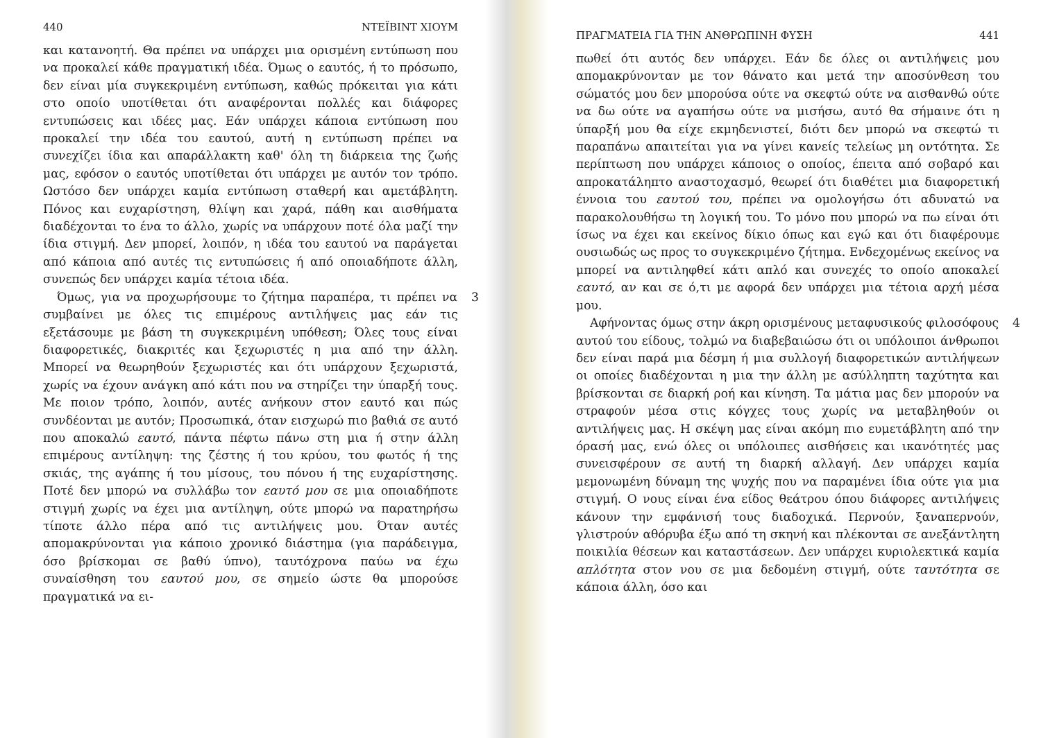440 ΝΤΕΪΒΙΝΤ ΧΙΟΥΜ
και κατανοητή. Θα πρέπει να υπάρχει μια ορισμένη εντύπωση που να προκαλεί κάθε πραγματική ιδέα. Όμως ο εαυτός, ή το πρόσωπο, δεν είναι μία συγκεκριμένη εντύπωση, καθώς πρόκειται για κάτι στο οποίο υποτίθεται ότι αναφέρονται πολλές και διάφορες εντυπώσεις και ιδέες μας. Εάν υπάρχει κάποια εντύπωση που προκαλεί την ιδέα του εαυτού, αυτή η εντύπωση πρέπει να συνεχίζει ίδια και απαράλλακτη καθ' όλη τη διάρκεια της ζωής μας, εφόσον ο εαυτός υποτίθεται ότι υπάρχει με αυτόν τον τρόπο. Ωστόσο δεν υπάρχει καμία εντύπωση σταθερή και αμετάβλητη. Πόνος και ευχαρίστηση, θλίψη και χαρά, πάθη και αισθήματα διαδέχονται το ένα το άλλο, χωρίς να υπάρχουν ποτέ όλα μαζί την ίδια στιγμή. Δεν μπορεί, λοιπόν, η ιδέα του εαυτού να παράγεται από κάποια από αυτές τις εντυπώσεις ή από οποιαδήποτε άλλη, συνεπώς δεν υπάρχει καμία τέτοια ιδέα.
Όμως, για να προχωρήσουμε το ζήτημα παραπέρα, τι 3 πρέπει να συμβαίνει με όλες τις επιμέρους αντιλήψεις μας εάν τις εξετάσουμε με βάση τη συγκεκριμένη υπόθεση; Όλες τους είναι διαφορετικές, διακριτές και ξεχωριστές η μια από την άλλη. Μπορεί να θεωρηθούν ξεχωριστές και ότι υπάρχουν ξεχωριστά, χωρίς να έχουν ανάγκη από κάτι που να στηρίζει την ύπαρξή τους. Με ποιον τρόπο, λοιπόν, αυτές ανήκουν στον εαυτό και πώς συνδέονται με αυτόν; Προσωπικά, όταν εισχωρώ πιο βαθιά σε αυτό που αποκαλώ εαυτό, πάντα πέφτω πάνω στη μια ή στην άλλη επιμέρους αντίληψη: της ζέστης ή του κρύου, του φωτός ή της σκιάς, της αγάπης ή του μίσους, του πόνου ή της ευχαρίστησης. Ποτέ δεν μπορώ να συλλάβω τον εαυτό μου σε μια οποιαδήποτε στιγμή χωρίς να έχει μια αντίληψη, ούτε μπορώ να παρατηρήσω τίποτε άλλο πέρα από τις αντιλήψεις μου. Όταν αυτές απομακρύνονται για κάποιο χρονικό διάστημα (για παράδειγμα, όσο βρίσκομαι σε βαθύ ύπνο), ταυτόχρονα παύω να έχω συναίσθηση του εαυτού μου, σε σημείο ώστε θα μπορούσε πραγματικά να ει-
ΠΡΑΓΜΑΤΕΙΑ ΓΙΑ ΤΗΝ ΑΝΘΡΩΠΙΝΗ ΦΥΣΗ 441
πωθεί ότι αυτός δεν υπάρχει. Εάν δε όλες οι αντιλήψεις μου απομακρύνονταν με τον θάνατο και μετά την αποσύνθεση του σώματός μου δεν μπορούσα ούτε να σκεφτώ ούτε να αισθανθώ ούτε να δω ούτε να αγαπήσω ούτε να μισήσω, αυτό θα σήμαινε ότι η ύπαρξή μου θα είχε εκμηδενιστεί, διότι δεν μπορώ να σκεφτώ τι παραπάνω απαιτείται για να γίνει κανείς τελείως μη οντότητα. Σε περίπτωση που υπάρχει κάποιος ο οποίος, έπειτα από σοβαρό και απροκατάληπτο αναστοχασμό, θεωρεί ότι διαθέτει μια διαφορετική έννοια του εαυτού του, πρέπει να ομολογήσω ότι αδυνατώ να παρακολουθήσω τη λογική του. Το μόνο που μπορώ να πω είναι ότι ίσως να έχει και εκείνος δίκιο όπως και εγώ και ότι διαφέρουμε ουσιωδώς ως προς το συγκεκριμένο ζήτημα. Ενδεχομένως εκείνος να μπορεί να αντιληφθεί κάτι απλό και συνεχές το οποίο αποκαλεί εαυτό, αν και σε ό,τι με αφορά δεν υπάρχει μια τέτοια αρχή μέσα μου.
Αφήνοντας όμως στην άκρη ορισμένους μεταφυσικούς φι 4 λοσόφους αυτού του είδους, τολμώ να διαβεβαιώσω ότι οι υπόλοιποι άνθρωποι δεν είναι παρά μια δέσμη ή μια συλλογή διαφορετικών αντιλήψεων οι οποίες διαδέχονται η μια την άλλη με ασύλληπτη ταχύτητα και βρίσκονται σε διαρκή ροή και κίνηση. Τα μάτια μας δεν μπορούν να στραφούν μέσα στις κόγχες τους χωρίς να μεταβληθούν οι αντιλήψεις μας. Η σκέψη μας είναι ακόμη πιο ευμετάβλητη από την όρασή μας, ενώ όλες οι υπόλοιπες αισθήσεις και ικανότητές μας συνεισφέρουν σε αυτή τη διαρκή αλλαγή. Δεν υπάρχει καμία μεμονωμένη δύναμη της ψυχής που να παραμένει ίδια ούτε για μια στιγμή. Ο νους είναι ένα είδος θεάτρου όπου διάφορες αντιλήψεις κάνουν την εμφάνισή τους διαδοχικά. Περνούν, ξαναπερνούν, γλιστρούν αθόρυβα έξω από τη σκηνή και πλέκονται σε ανεξάντλητη ποικιλία θέσεων και καταστάσεων. Δεν υπάρχει κυριολεκτικά καμία απλότητα στον νου σε μια δεδομένη στιγμή, ούτε ταυτότητα σε κάποια άλλη, όσο και